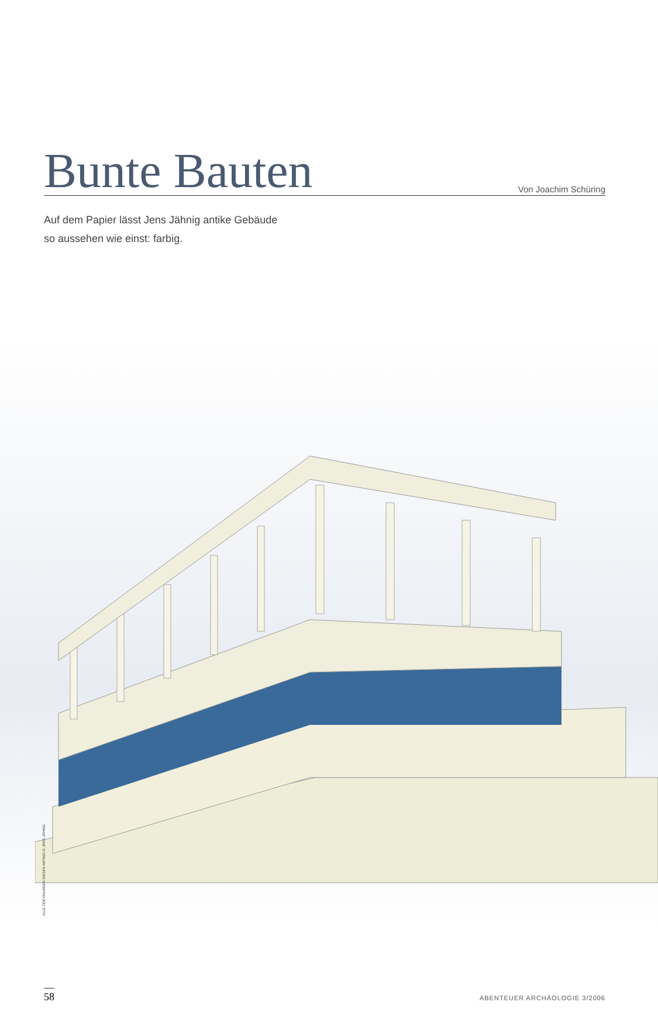Bunte Bauten
Von Joachim Schüring
Auf dem Papier lässt Jens Jähnig antike Gebäude
so aussehen wie einst: farbig.
ALLE ZEICHNUNGEN DIESES ARTIKELS: JENS JÄHNIG
58
ABENTEUER ARCHÄOLOGIE 3/2006